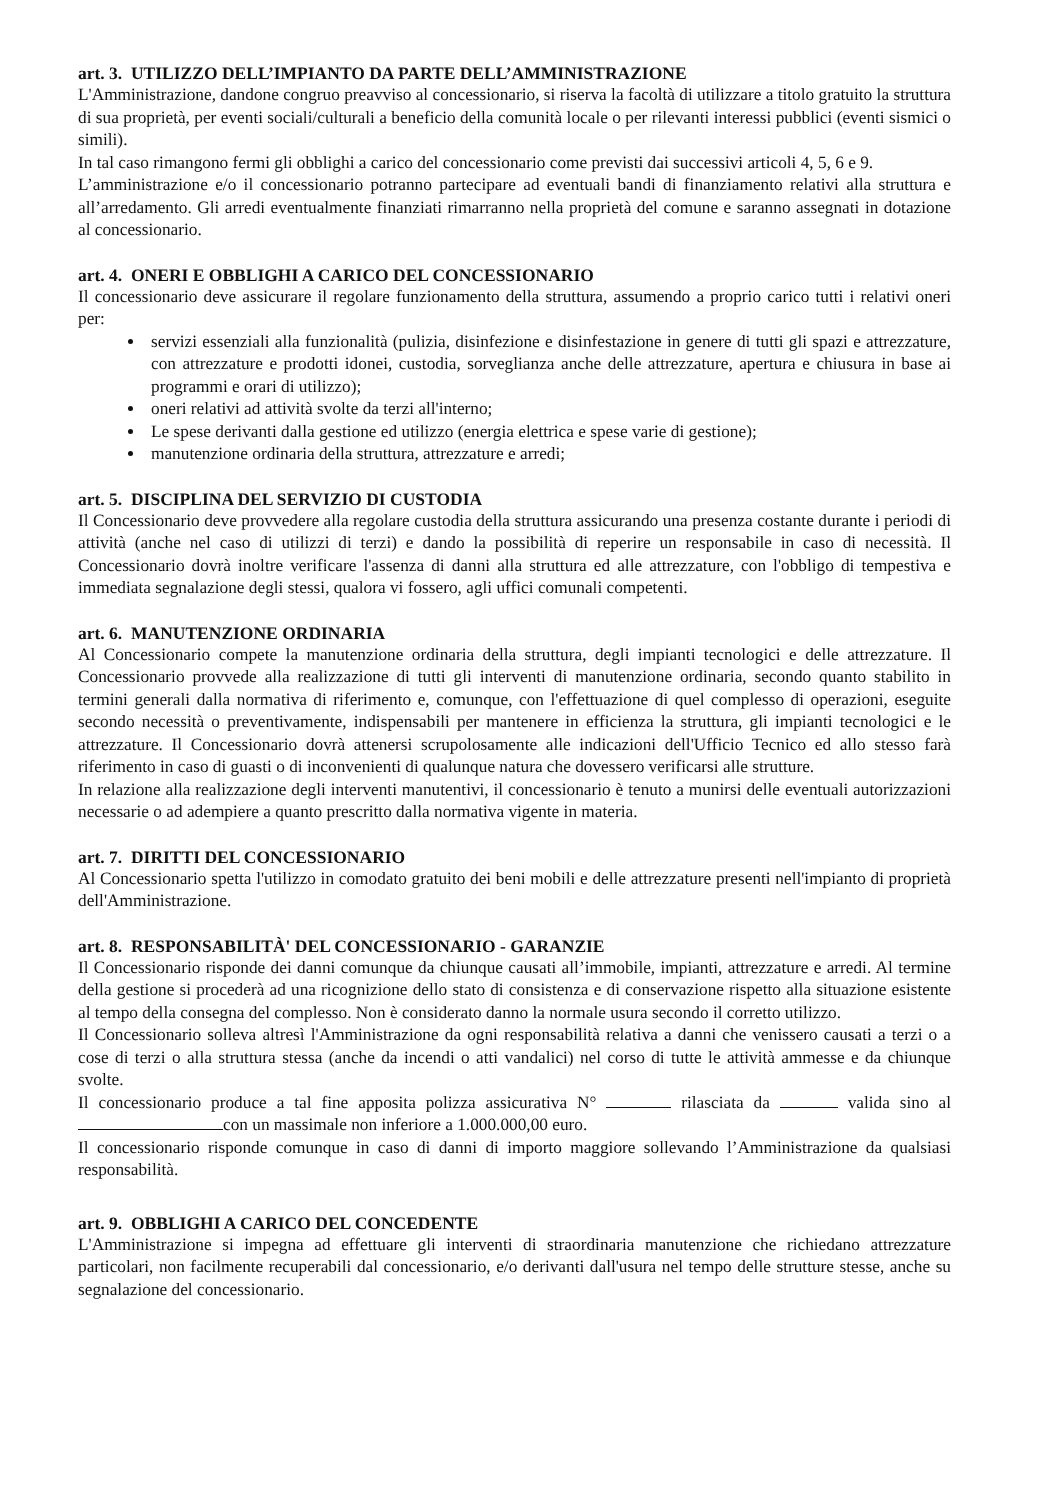art. 3. UTILIZZO DELL’IMPIANTO DA PARTE DELL’AMMINISTRAZIONE
L'Amministrazione, dandone congruo preavviso al concessionario, si riserva la facoltà di utilizzare a titolo gratuito la struttura di sua proprietà, per eventi sociali/culturali a beneficio della comunità locale o per rilevanti interessi pubblici (eventi sismici o simili).
In tal caso rimangono fermi gli obblighi a carico del concessionario come previsti dai successivi articoli 4, 5, 6 e 9.
L’amministrazione e/o il concessionario potranno partecipare ad eventuali bandi di finanziamento relativi alla struttura e all’arredamento. Gli arredi eventualmente finanziati rimarranno nella proprietà del comune e saranno assegnati in dotazione al concessionario.
art. 4. ONERI E OBBLIGHI A CARICO DEL CONCESSIONARIO
Il concessionario deve assicurare il regolare funzionamento della struttura, assumendo a proprio carico tutti i relativi oneri per:
servizi essenziali alla funzionalità (pulizia, disinfezione e disinfestazione in genere di tutti gli spazi e attrezzature, con attrezzature e prodotti idonei, custodia, sorveglianza anche delle attrezzature, apertura e chiusura in base ai programmi e orari di utilizzo);
oneri relativi ad attività svolte da terzi all'interno;
Le spese derivanti dalla gestione ed utilizzo (energia elettrica e spese varie di gestione);
manutenzione ordinaria della struttura, attrezzature e arredi;
art. 5. DISCIPLINA DEL SERVIZIO DI CUSTODIA
Il Concessionario deve provvedere alla regolare custodia della struttura assicurando una presenza costante durante i periodi di attività (anche nel caso di utilizzi di terzi) e dando la possibilità di reperire un responsabile in caso di necessità. Il Concessionario dovrà inoltre verificare l'assenza di danni alla struttura ed alle attrezzature, con l'obbligo di tempestiva e immediata segnalazione degli stessi, qualora vi fossero, agli uffici comunali competenti.
art. 6. MANUTENZIONE ORDINARIA
Al Concessionario compete la manutenzione ordinaria della struttura, degli impianti tecnologici e delle attrezzature. Il Concessionario provvede alla realizzazione di tutti gli interventi di manutenzione ordinaria, secondo quanto stabilito in termini generali dalla normativa di riferimento e, comunque, con l'effettuazione di quel complesso di operazioni, eseguite secondo necessità o preventivamente, indispensabili per mantenere in efficienza la struttura, gli impianti tecnologici e le attrezzature. Il Concessionario dovrà attenersi scrupolosamente alle indicazioni dell'Ufficio Tecnico ed allo stesso farà riferimento in caso di guasti o di inconvenienti di qualunque natura che dovessero verificarsi alle strutture.
In relazione alla realizzazione degli interventi manutentivi, il concessionario è tenuto a munirsi delle eventuali autorizzazioni necessarie o ad adempiere a quanto prescritto dalla normativa vigente in materia.
art. 7. DIRITTI DEL CONCESSIONARIO
Al Concessionario spetta l'utilizzo in comodato gratuito dei beni mobili e delle attrezzature presenti nell'impianto di proprietà dell'Amministrazione.
art. 8. RESPONSABILITÀ' DEL CONCESSIONARIO - GARANZIE
Il Concessionario risponde dei danni comunque da chiunque causati all’immobile, impianti, attrezzature e arredi. Al termine della gestione si procederà ad una ricognizione dello stato di consistenza e di conservazione rispetto alla situazione esistente al tempo della consegna del complesso. Non è considerato danno la normale usura secondo il corretto utilizzo.
Il Concessionario solleva altresì l'Amministrazione da ogni responsabilità relativa a danni che venissero causati a terzi o a cose di terzi o alla struttura stessa (anche da incendi o atti vandalici) nel corso di tutte le attività ammesse e da chiunque svolte.
Il concessionario produce a tal fine apposita polizza assicurativa N° rilasciata da valida sino al con un massimale non inferiore a 1.000.000,00 euro.
Il concessionario risponde comunque in caso di danni di importo maggiore sollevando l’Amministrazione da qualsiasi responsabilità.
art. 9. OBBLIGHI A CARICO DEL CONCEDENTE
L'Amministrazione si impegna ad effettuare gli interventi di straordinaria manutenzione che richiedano attrezzature particolari, non facilmente recuperabili dal concessionario, e/o derivanti dall'usura nel tempo delle strutture stesse, anche su segnalazione del concessionario.